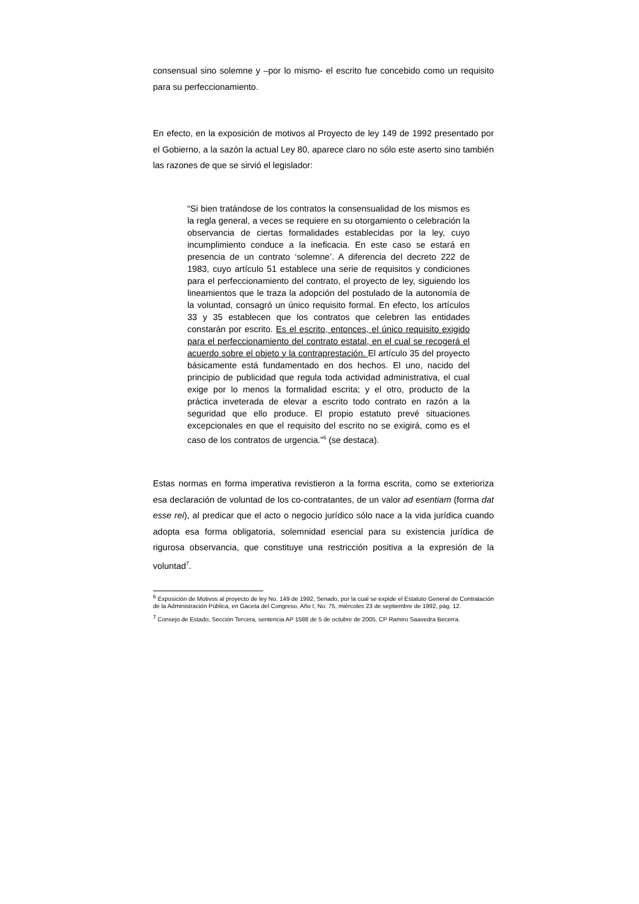consensual sino solemne y –por lo mismo- el escrito fue concebido como un requisito para su perfeccionamiento.
En efecto, en la exposición de motivos al Proyecto de ley 149 de 1992 presentado por el Gobierno, a la sazón la actual Ley 80, aparece claro no sólo este aserto sino también las razones de que se sirvió el legislador:
“Si bien tratándose de los contratos la consensualidad de los mismos es la regla general, a veces se requiere en su otorgamiento o celebración la observancia de ciertas formalidades establecidas por la ley, cuyo incumplimiento conduce a la ineficacia. En este caso se estará en presencia de un contrato ‘solemne’. A diferencia del decreto 222 de 1983, cuyo artículo 51 establece una serie de requisitos y condiciones para el perfeccionamiento del contrato, el proyecto de ley, siguiendo los lineamientos que le traza la adopción del postulado de la autonomía de la voluntad, consagró un único requisito formal. En efecto, los artículos 33 y 35 establecen que los contratos que celebren las entidades constarán por escrito. Es el escrito, entonces, el único requisito exigido para el perfeccionamiento del contrato estatal, en el cual se recogerá el acuerdo sobre el objeto y la contraprestación. El artículo 35 del proyecto básicamente está fundamentado en dos hechos. El uno, nacido del principio de publicidad que regula toda actividad administrativa, el cual exige por lo menos la formalidad escrita; y el otro, producto de la práctica inveterada de elevar a escrito todo contrato en razón a la seguridad que ello produce. El propio estatuto prevé situaciones excepcionales en que el requisito del escrito no se exigirá, como es el caso de los contratos de urgencia.”<sup>6</sup> (se destaca).
Estas normas en forma imperativa revistieron a la forma escrita, como se exterioriza esa declaración de voluntad de los co-contratantes, de un valor ad esentiam (forma dat esse rei), al predicar que el acto o negocio jurídico sólo nace a la vida jurídica cuando adopta esa forma obligatoria, solemnidad esencial para su existencia jurídica de rigurosa observancia, que constituye una restricción positiva a la expresión de la voluntad<sup>7</sup>.
<sup>6</sup> Exposición de Motivos al proyecto de ley No. 149 de 1992, Senado, por la cual se expide el Estatuto General de Contratación de la Administración Pública, en Gaceta del Congreso, Año I, No. 75, miércoles 23 de septiembre de 1992, pág. 12.
<sup>7</sup> Consejo de Estado, Sección Tercera, sentencia AP 1588 de 5 de octubre de 2005, CP Ramiro Saavedra Becerra.